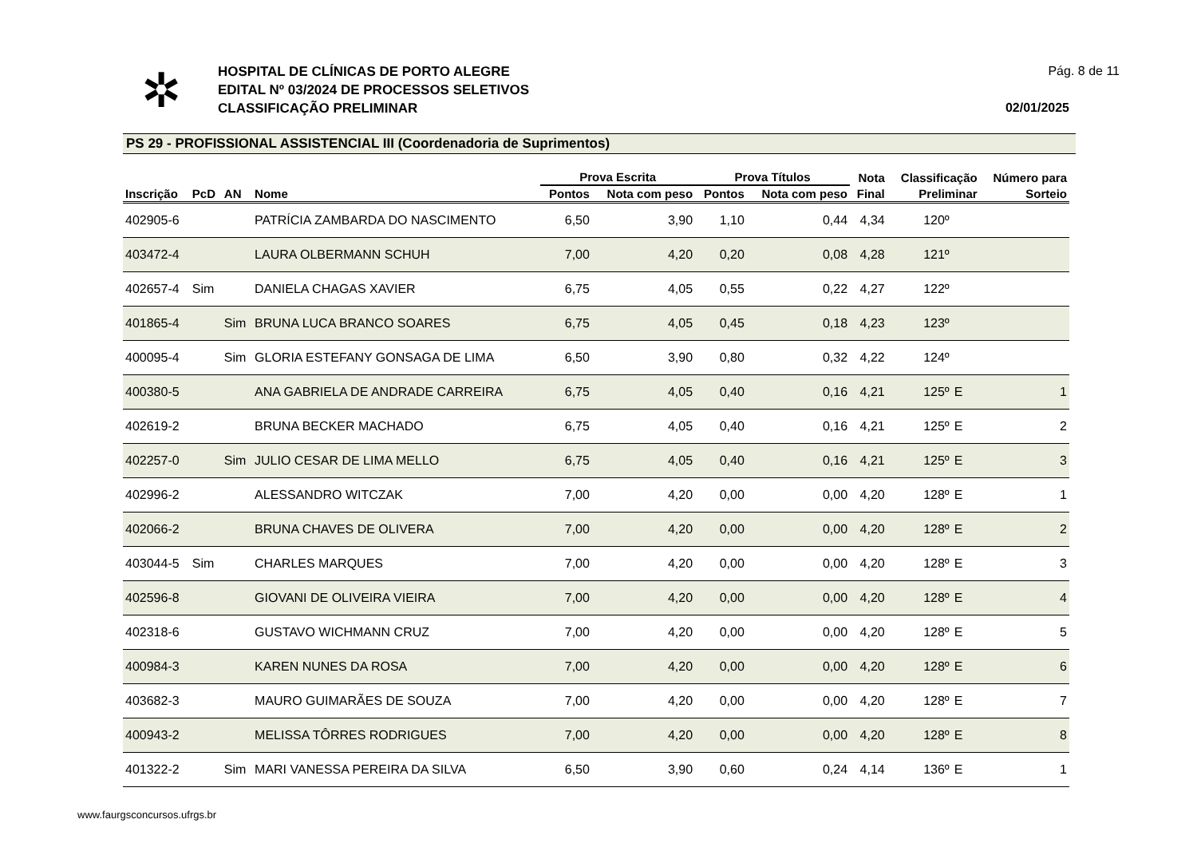✲
HOSPITAL DE CLÍNICAS DE PORTO ALEGRE
EDITAL Nº 03/2024 DE PROCESSOS SELETIVOS
CLASSIFICAÇÃO PRELIMINAR
Pág. 8 de 11
02/01/2025
PS 29 - PROFISSIONAL ASSISTENCIAL III (Coordenadoria de Suprimentos)
| | | | | Prova Escrita | | Prova Títulos | | Nota | Classificação | | Número para |
| --- | --- | --- | --- | --- | --- | --- | --- | --- | --- | --- | --- |
| Inscrição | PcD | AN | Nome | Pontos | Nota com peso | Pontos | Nota com peso | Final | Preliminar | | Sorteio |
| 402905-6 | | | PATRÍCIA ZAMBARDA DO NASCIMENTO | 6,50 | 3,90 | 1,10 | 0,44 | 4,34 | 120º | | |
| 403472-4 | | | LAURA OLBERMANN SCHUH | 7,00 | 4,20 | 0,20 | 0,08 | 4,28 | 121º | | |
| 402657-4 | Sim | | DANIELA CHAGAS XAVIER | 6,75 | 4,05 | 0,55 | 0,22 | 4,27 | 122º | | |
| 401865-4 | | Sim | BRUNA LUCA BRANCO SOARES | 6,75 | 4,05 | 0,45 | 0,18 | 4,23 | 123º | | |
| 400095-4 | | Sim | GLORIA ESTEFANY GONSAGA DE LIMA | 6,50 | 3,90 | 0,80 | 0,32 | 4,22 | 124º | | |
| 400380-5 | | | ANA GABRIELA DE ANDRADE CARREIRA | 6,75 | 4,05 | 0,40 | 0,16 | 4,21 | 125º | E | 1 |
| 402619-2 | | | BRUNA BECKER MACHADO | 6,75 | 4,05 | 0,40 | 0,16 | 4,21 | 125º | E | 2 |
| 402257-0 | | Sim | JULIO CESAR DE LIMA MELLO | 6,75 | 4,05 | 0,40 | 0,16 | 4,21 | 125º | E | 3 |
| 402996-2 | | | ALESSANDRO WITCZAK | 7,00 | 4,20 | 0,00 | 0,00 | 4,20 | 128º | E | 1 |
| 402066-2 | | | BRUNA CHAVES DE OLIVERA | 7,00 | 4,20 | 0,00 | 0,00 | 4,20 | 128º | E | 2 |
| 403044-5 | Sim | | CHARLES MARQUES | 7,00 | 4,20 | 0,00 | 0,00 | 4,20 | 128º | E | 3 |
| 402596-8 | | | GIOVANI DE OLIVEIRA VIEIRA | 7,00 | 4,20 | 0,00 | 0,00 | 4,20 | 128º | E | 4 |
| 402318-6 | | | GUSTAVO WICHMANN CRUZ | 7,00 | 4,20 | 0,00 | 0,00 | 4,20 | 128º | E | 5 |
| 400984-3 | | | KAREN NUNES DA ROSA | 7,00 | 4,20 | 0,00 | 0,00 | 4,20 | 128º | E | 6 |
| 403682-3 | | | MAURO GUIMARÃES DE SOUZA | 7,00 | 4,20 | 0,00 | 0,00 | 4,20 | 128º | E | 7 |
| 400943-2 | | | MELISSA TÔRRES RODRIGUES | 7,00 | 4,20 | 0,00 | 0,00 | 4,20 | 128º | E | 8 |
| 401322-2 | | Sim | MARI VANESSA PEREIRA DA SILVA | 6,50 | 3,90 | 0,60 | 0,24 | 4,14 | 136º | E | 1 |
www.faurgsconcursos.ufrgs.br